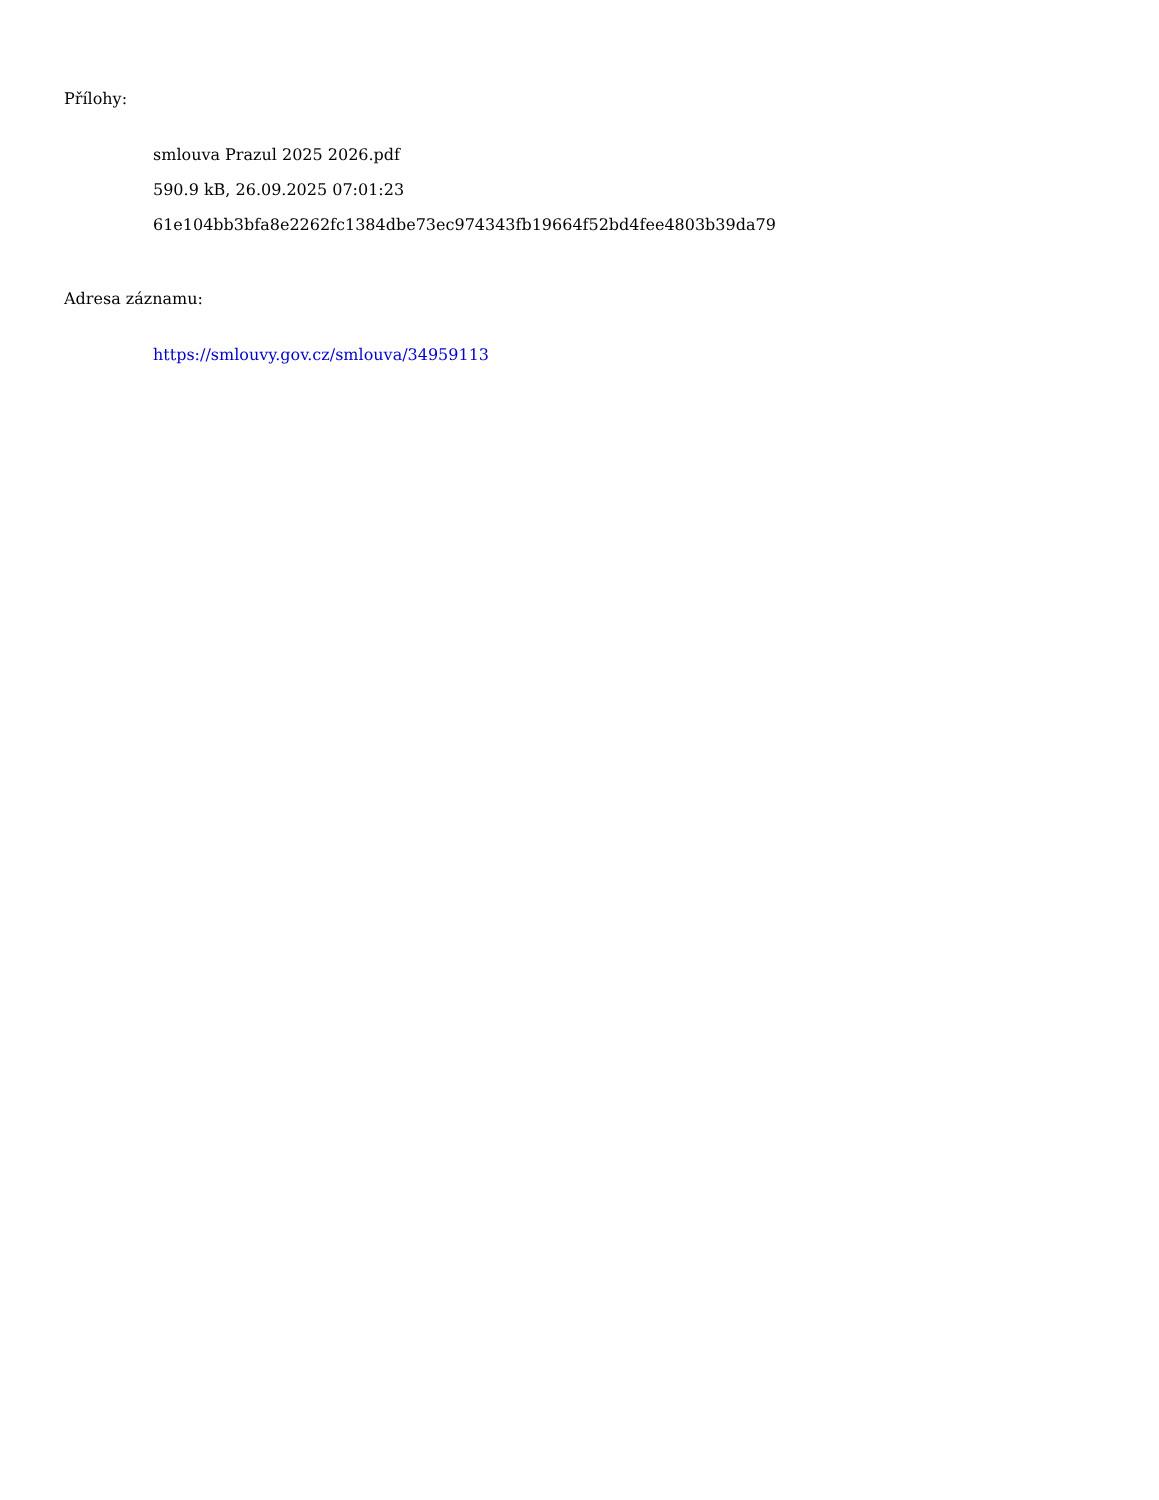Přílohy:
smlouva Prazul 2025 2026.pdf
590.9 kB, 26.09.2025 07:01:23
61e104bb3bfa8e2262fc1384dbe73ec974343fb19664f52bd4fee4803b39da79
Adresa záznamu:
https://smlouvy.gov.cz/smlouva/34959113